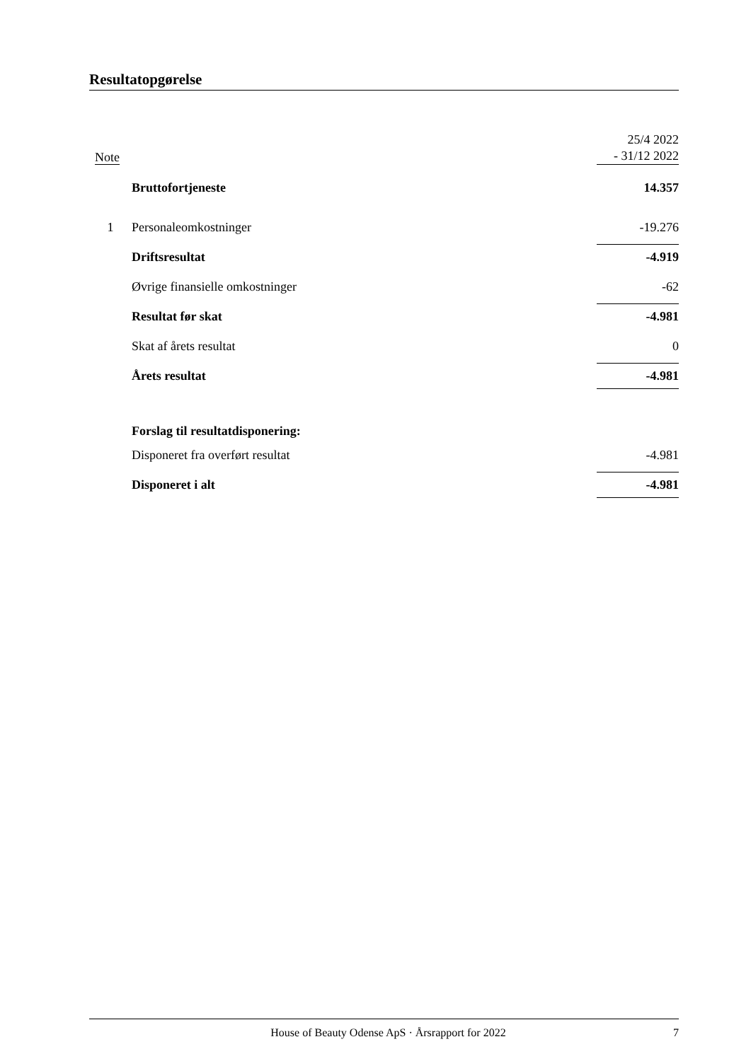Resultatopgørelse
| Note | | 25/4 2022 - 31/12 2022 |
| --- | --- | --- |
| | Bruttofortjeneste | 14.357 |
| 1 | Personaleomkostninger | -19.276 |
| | Driftsresultat | -4.919 |
| | Øvrige finansielle omkostninger | -62 |
| | Resultat før skat | -4.981 |
| | Skat af årets resultat | 0 |
| | Årets resultat | -4.981 |
| | Forslag til resultatdisponering: | |
| | Disponeret fra overført resultat | -4.981 |
| | Disponeret i alt | -4.981 |
House of Beauty Odense ApS · Årsrapport for 2022 7